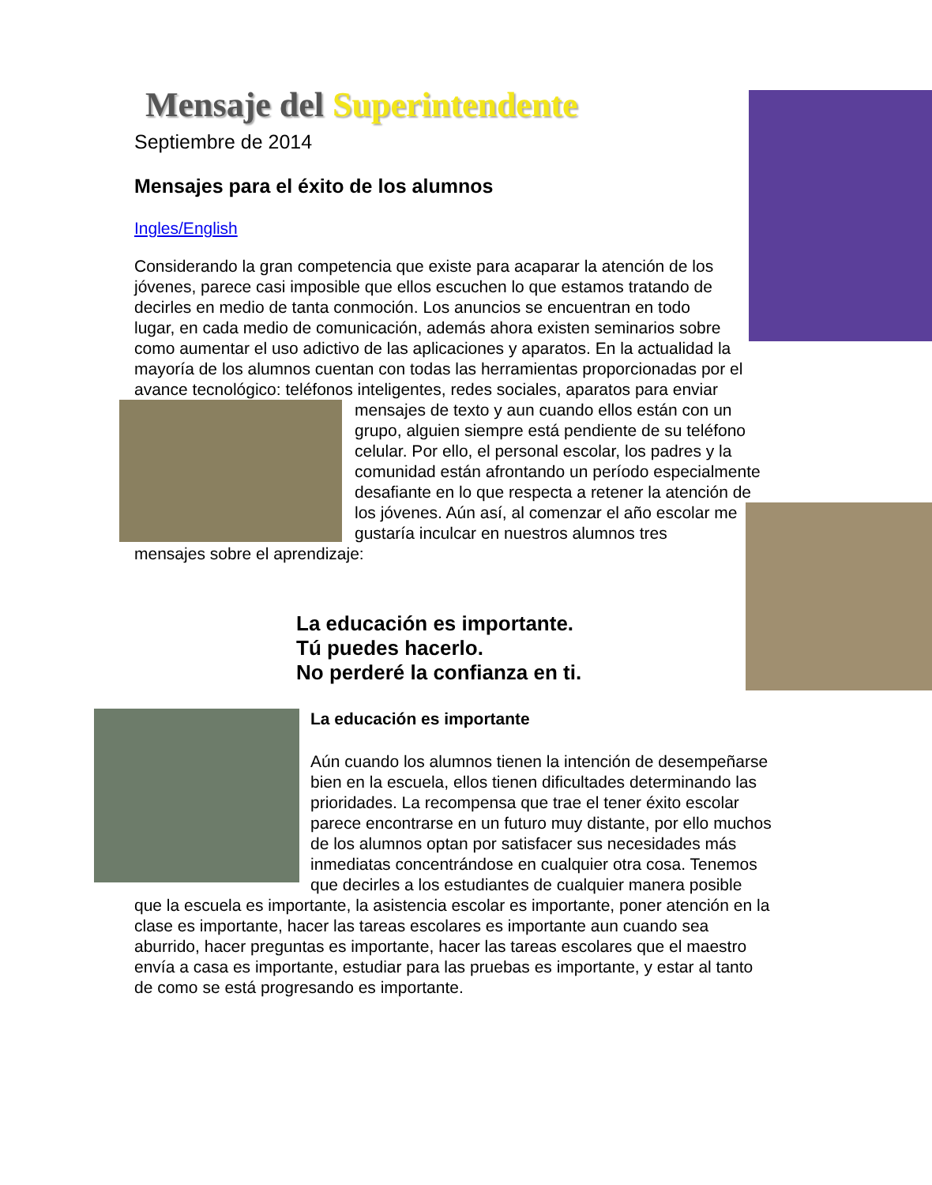Mensaje del Superintendente
Septiembre de 2014
Mensajes para el éxito de los alumnos
Ingles/English
Considerando la gran competencia que existe para acaparar la atención de los jóvenes, parece casi imposible que ellos escuchen lo que estamos tratando de decirles en medio de tanta conmoción. Los anuncios se encuentran en todo lugar, en cada medio de comunicación, además ahora existen seminarios sobre como aumentar el uso adictivo de las aplicaciones y aparatos. En la actualidad la mayoría de los alumnos cuentan con todas las herramientas proporcionadas por el avance tecnológico: teléfonos inteligentes, redes sociales, aparatos para enviar mensajes de texto y aun cuando ellos están con un grupo, alguien siempre está pendiente de su teléfono celular. Por ello, el personal escolar, los padres y la comunidad están afrontando un período especialmente desafiante en lo que respecta a retener la atención de los jóvenes. Aún así, al comenzar el año escolar me gustaría inculcar en nuestros alumnos tres mensajes sobre el aprendizaje:
La educación es importante.
Tú puedes hacerlo.
No perderé la confianza en ti.
La educación es importante
Aún cuando los alumnos tienen la intención de desempeñarse bien en la escuela, ellos tienen dificultades determinando las prioridades. La recompensa que trae el tener éxito escolar parece encontrarse en un futuro muy distante, por ello muchos de los alumnos optan por satisfacer sus necesidades más inmediatas concentrándose en cualquier otra cosa. Tenemos que decirles a los estudiantes de cualquier manera posible que la escuela es importante, la asistencia escolar es importante, poner atención en la clase es importante, hacer las tareas escolares es importante aun cuando sea aburrido, hacer preguntas es importante, hacer las tareas escolares que el maestro envía a casa es importante, estudiar para las pruebas es importante, y estar al tanto de como se está progresando es importante.